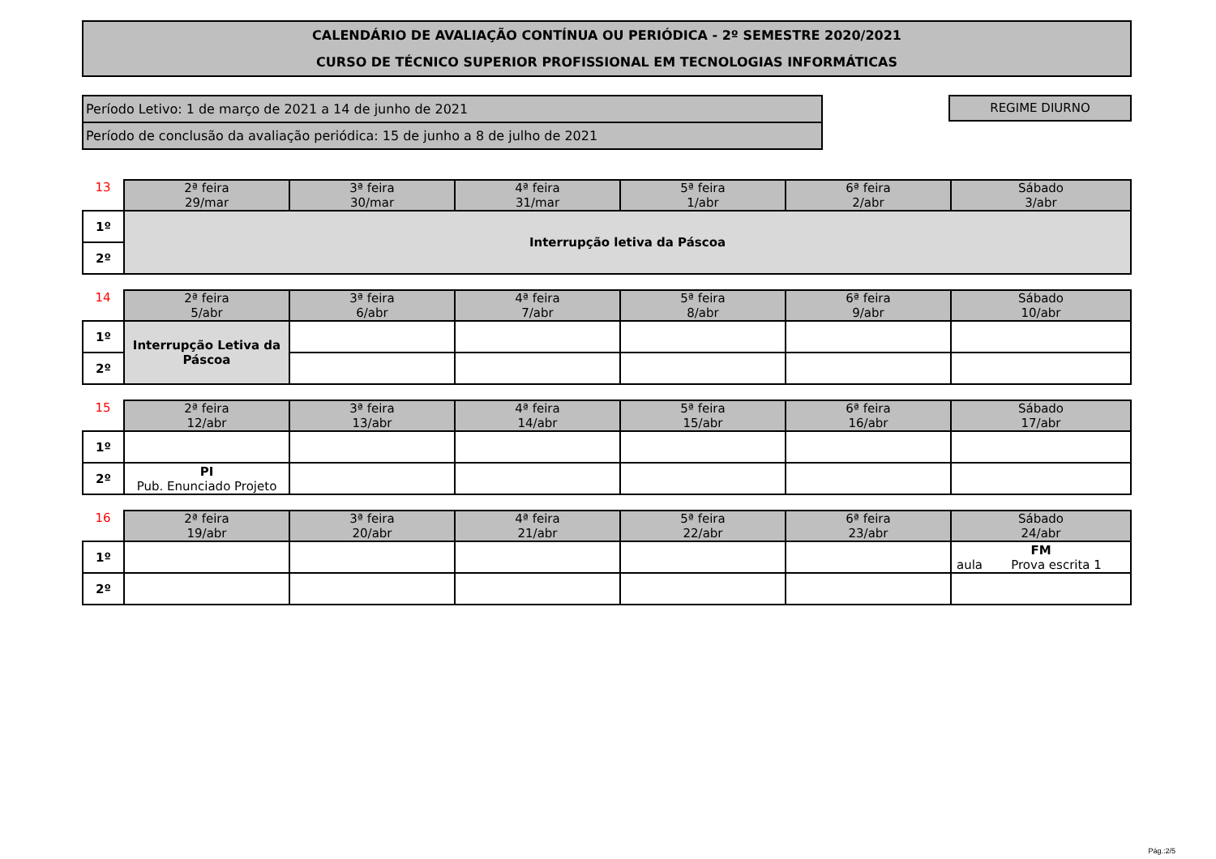CALENDÁRIO DE AVALIAÇÃO CONTÍNUA OU PERIÓDICA - 2º SEMESTRE 2020/2021
CURSO DE TÉCNICO SUPERIOR PROFISSIONAL EM TECNOLOGIAS INFORMÁTICAS
Período Letivo: 1 de março de 2021 a 14 de junho de 2021
Período de conclusão da avaliação periódica: 15 de junho a 8 de julho de 2021
REGIME DIURNO
| 13 | 2ª feira 29/mar | 3ª feira 30/mar | 4ª feira 31/mar | 5ª feira 1/abr | 6ª feira 2/abr | Sábado 3/abr |
| 1º | Interrupção letiva da Páscoa | | | | | |
| 2º | | | | | | |
| 14 | 2ª feira 5/abr | 3ª feira 6/abr | 4ª feira 7/abr | 5ª feira 8/abr | 6ª feira 9/abr | Sábado 10/abr |
| 1º | Interrupção Letiva da Páscoa | | | | | |
| 2º | | | | | | |
| 15 | 2ª feira 12/abr | 3ª feira 13/abr | 4ª feira 14/abr | 5ª feira 15/abr | 6ª feira 16/abr | Sábado 17/abr |
| 1º | | | | | | |
| 2º | PI Pub. Enunciado Projeto | | | | | |
| 16 | 2ª feira 19/abr | 3ª feira 20/abr | 4ª feira 21/abr | 5ª feira 22/abr | 6ª feira 23/abr | Sábado 24/abr |
| 1º | | | | | | FM aula Prova escrita 1 |
| 2º | | | | | | |
Pág.:2/5